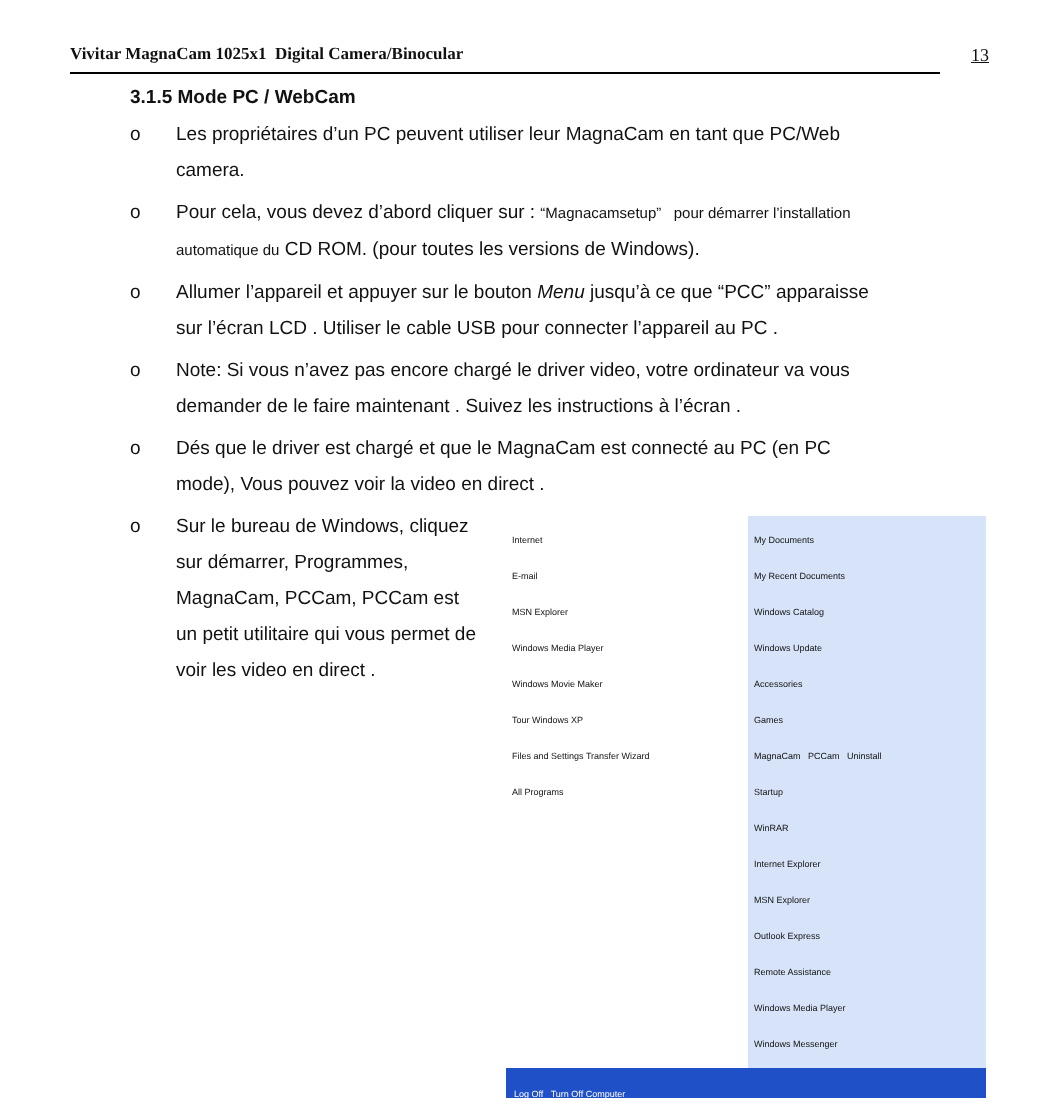Vivitar MagnaCam 1025x1 Digital Camera/Binocular
13
3.1.5 Mode PC / WebCam
o Les propriétaires d’un PC peuvent utiliser leur MagnaCam en tant que PC/Web camera.
o Pour cela, vous devez d’abord cliquer sur : “Magnacamsetup” pour démarrer l’installation automatique du CD ROM. (pour toutes les versions de Windows).
o Allumer l’appareil et appuyer sur le bouton Menu jusqu’à ce que “PCC” apparaisse sur l’écran LCD . Utiliser le cable USB pour connecter l’appareil au PC .
o Note: Si vous n’avez pas encore chargé le driver video, votre ordinateur va vous demander de le faire maintenant . Suivez les instructions à l’écran .
o Dés que le driver est chargé et que le MagnaCam est connecté au PC (en PC mode), Vous pouvez voir la video en direct .
o Sur le bureau de Windows, cliquez sur démarrer, Programmes, MagnaCam, PCCam, PCCam est un petit utilitaire qui vous permet de voir les video en direct .
Internet
E-mail
MSN Explorer
Windows Media Player
Windows Movie Maker
Tour Windows XP
Files and Settings Transfer Wizard
All Programs
My Documents
My Recent Documents
Windows Catalog
Windows Update
Accessories
Games
MagnaCam PCCam Uninstall
Startup
WinRAR
Internet Explorer
MSN Explorer
Outlook Express
Remote Assistance
Windows Media Player
Windows Messenger
Log Off Turn Off Computer